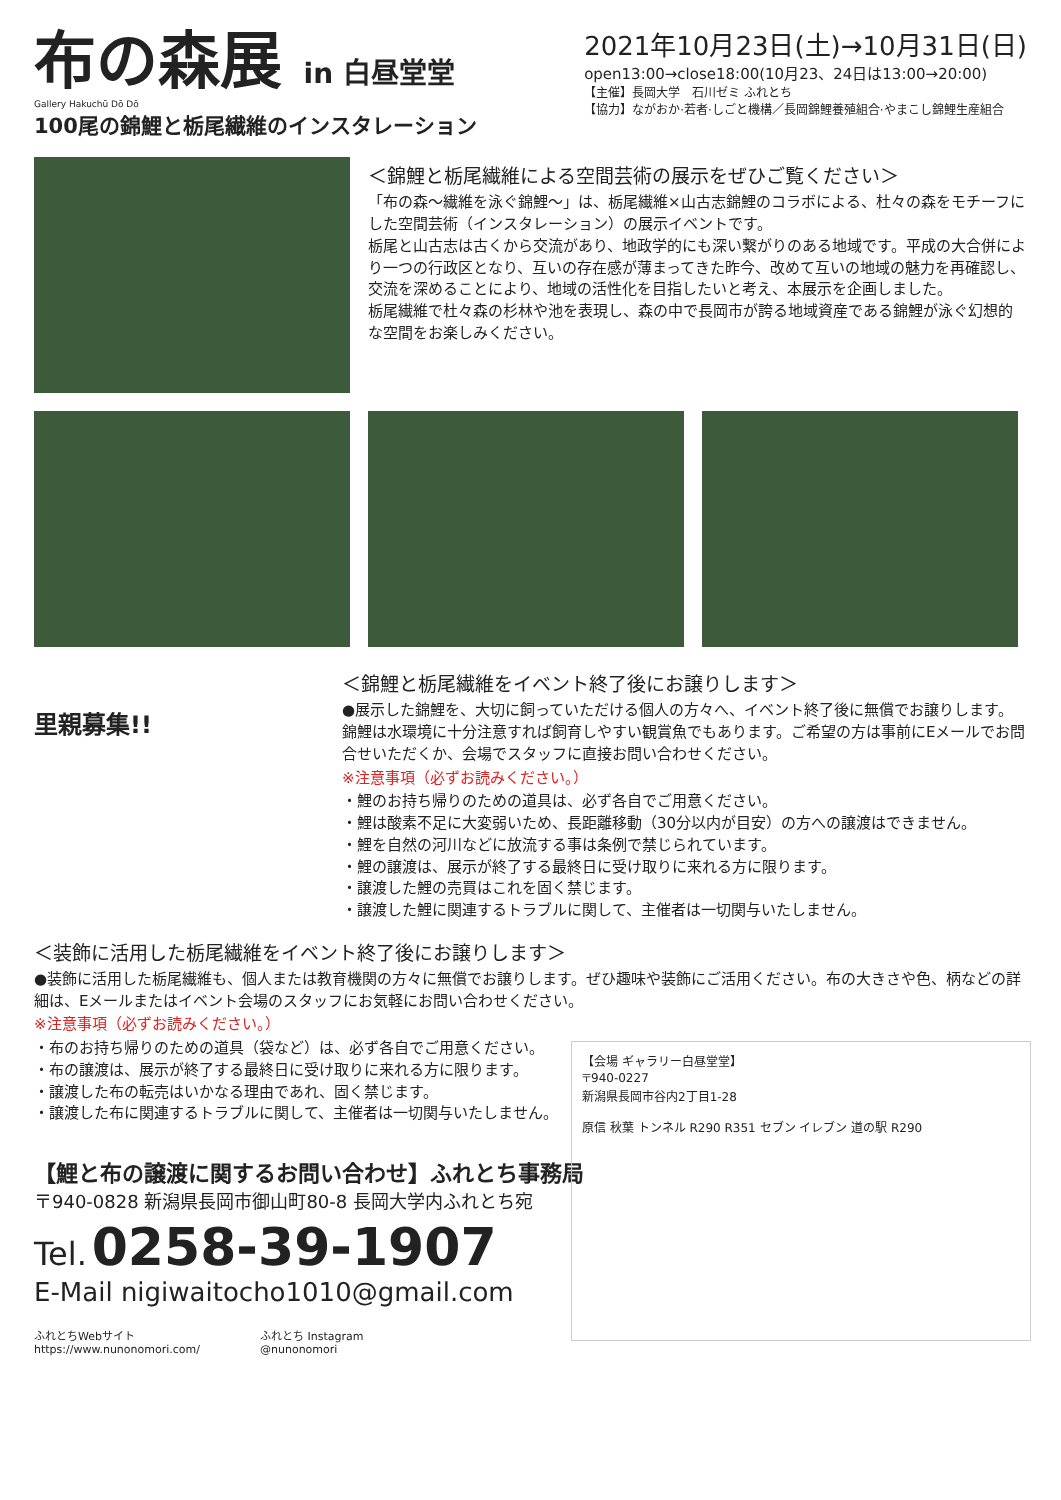布の森展 in 白昼堂堂
Gallery Hakuchū Dō Dō
100尾の錦鯉と栃尾繊維のインスタレーション
2021年10月23日(土)→10月31日(日)
open13:00→close18:00(10月23、24日は13:00→20:00)
【主催】長岡大学　石川ゼミ ふれとち
【協力】ながおか·若者·しごと機構／長岡錦鯉養殖組合·やまこし錦鯉生産組合
＜錦鯉と栃尾繊維による空間芸術の展示をぜひご覧ください＞
「布の森～繊維を泳ぐ錦鯉～」は、栃尾繊維×山古志錦鯉のコラボによる、杜々の森をモチーフにした空間芸術（インスタレーション）の展示イベントです。
栃尾と山古志は古くから交流があり、地政学的にも深い繋がりのある地域です。平成の大合併により一つの行政区となり、互いの存在感が薄まってきた昨今、改めて互いの地域の魅力を再確認し、交流を深めることにより、地域の活性化を目指したいと考え、本展示を企画しました。
栃尾繊維で杜々森の杉林や池を表現し、森の中で長岡市が誇る地域資産である錦鯉が泳ぐ幻想的な空間をお楽しみください。
里親募集!!
＜錦鯉と栃尾繊維をイベント終了後にお譲りします＞
●展示した錦鯉を、大切に飼っていただける個人の方々へ、イベント終了後に無償でお譲りします。錦鯉は水環境に十分注意すれば飼育しやすい観賞魚でもあります。ご希望の方は事前にEメールでお問合せいただくか、会場でスタッフに直接お問い合わせください。
※注意事項（必ずお読みください。）
・鯉のお持ち帰りのための道具は、必ず各自でご用意ください。
・鯉は酸素不足に大変弱いため、長距離移動（30分以内が目安）の方への譲渡はできません。
・鯉を自然の河川などに放流する事は条例で禁じられています。
・鯉の譲渡は、展示が終了する最終日に受け取りに来れる方に限ります。
・譲渡した鯉の売買はこれを固く禁じます。
・譲渡した鯉に関連するトラブルに関して、主催者は一切関与いたしません。
＜装飾に活用した栃尾繊維をイベント終了後にお譲りします＞
●装飾に活用した栃尾繊維も、個人または教育機関の方々に無償でお譲りします。ぜひ趣味や装飾にご活用ください。布の大きさや色、柄などの詳細は、Eメールまたはイベント会場のスタッフにお気軽にお問い合わせください。
※注意事項（必ずお読みください。）
・布のお持ち帰りのための道具（袋など）は、必ず各自でご用意ください。
・布の譲渡は、展示が終了する最終日に受け取りに来れる方に限ります。
・譲渡した布の転売はいかなる理由であれ、固く禁じます。
・譲渡した布に関連するトラブルに関して、主催者は一切関与いたしません。
【鯉と布の譲渡に関するお問い合わせ】ふれとち事務局
〒940-0828 新潟県長岡市御山町80-8 長岡大学内ふれとち宛
Tel. 0258-39-1907
E-Mail nigiwaitocho1010@gmail.com
ふれとちWebサイト
https://www.nunonomori.com/
ふれとち Instagram
@nunonomori
【会場 ギャラリー白昼堂堂】
〒940-0227
新潟県長岡市谷内2丁目1-28
原信 秋葉 トンネル R290 R351 セブン イレブン 道の駅 R290